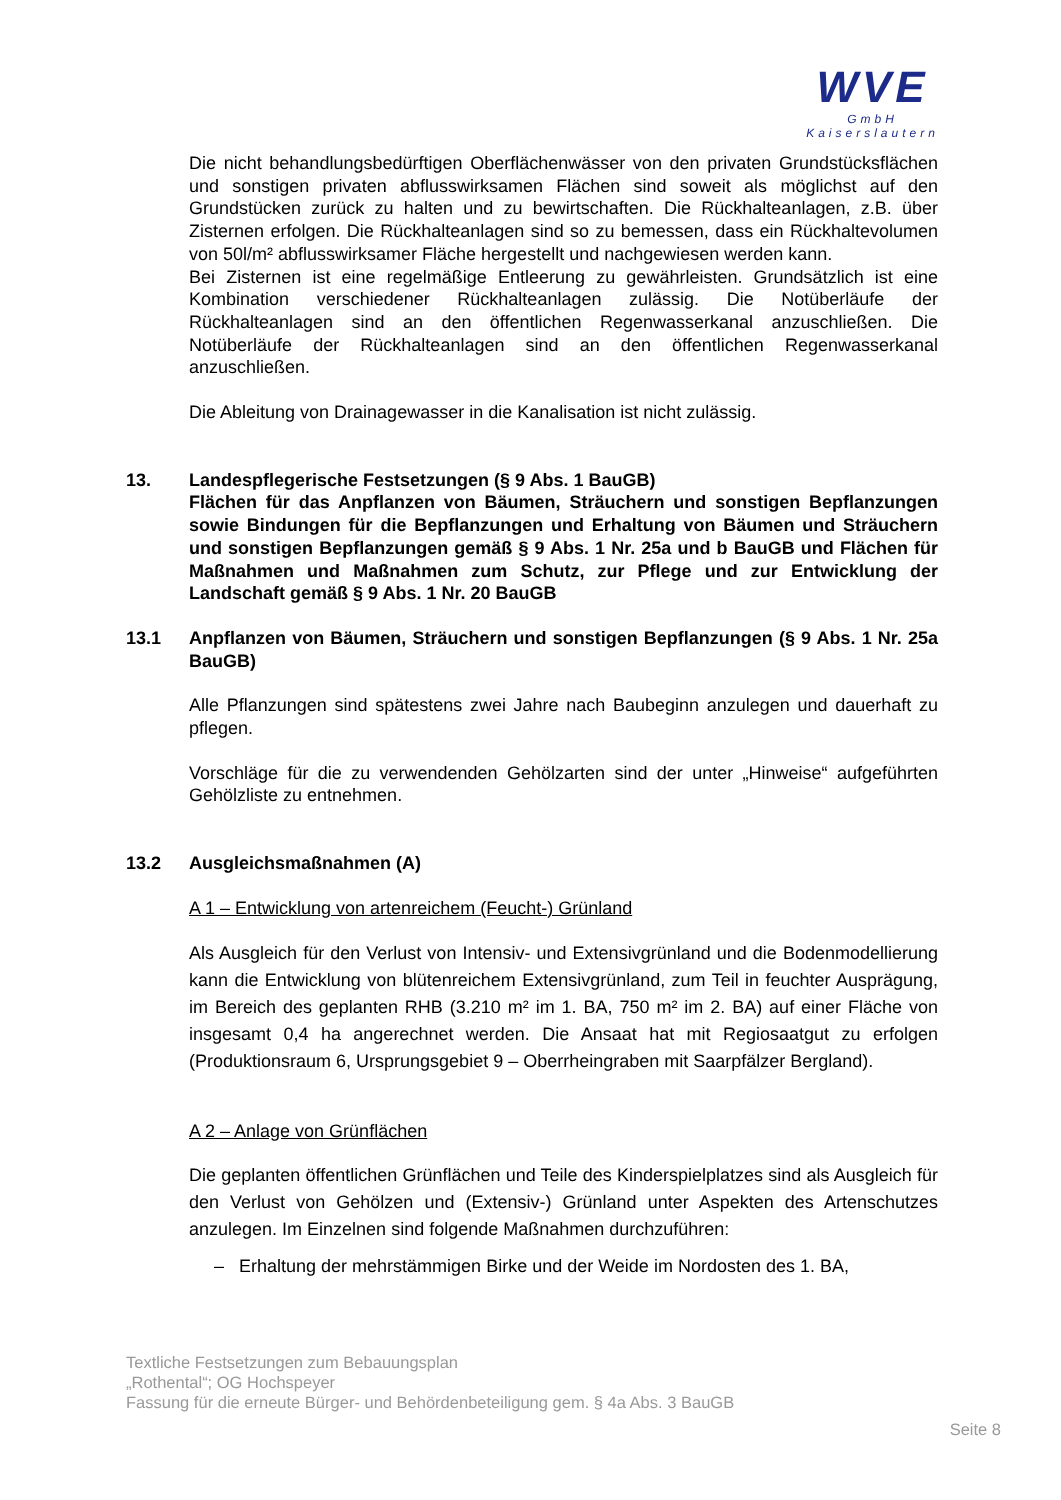WVE
GmbH
Kaiserslautern
Die nicht behandlungsbedürftigen Oberflächenwässer von den privaten Grundstücks­flächen und sonstigen privaten abflusswirksamen Flächen sind soweit als möglichst auf den Grundstücken zurück zu halten und zu bewirtschaften. Die Rückhalteanlagen, z.B. über Zisternen erfolgen. Die Rückhalteanlagen sind so zu bemessen, dass ein Rückhaltevolumen von 50l/m² abflusswirksamer Fläche hergestellt und nachgewiesen werden kann.
Bei Zisternen ist eine regelmäßige Entleerung zu gewährleisten. Grundsätzlich ist eine Kombination verschiedener Rückhalteanlagen zulässig. Die Notüberläufe der Rückhalteanlagen sind an den öffentlichen Regenwasserkanal anzuschließen. Die Notüberläufe der Rückhalteanlagen sind an den öffentlichen Regenwasserkanal anzuschließen.
Die Ableitung von Drainagewasser in die Kanalisation ist nicht zulässig.
13. Landespflegerische Festsetzungen (§ 9 Abs. 1 BauGB)
Flächen für das Anpflanzen von Bäumen, Sträuchern und sonstigen Bepflanzungen sowie Bindungen für die Bepflanzungen und Erhaltung von Bäumen und Sträuchern und sonstigen Bepflanzungen gemäß § 9 Abs. 1 Nr. 25a und b BauGB und Flächen für Maßnahmen und Maßnahmen zum Schutz, zur Pflege und zur Entwicklung der Landschaft gemäß § 9 Abs. 1 Nr. 20 BauGB
13.1 Anpflanzen von Bäumen, Sträuchern und sonstigen Bepflanzungen (§ 9 Abs. 1 Nr. 25a BauGB)
Alle Pflanzungen sind spätestens zwei Jahre nach Baubeginn anzulegen und dauerhaft zu pflegen.
Vorschläge für die zu verwendenden Gehölzarten sind der unter „Hinweise“ aufgeführten Gehölzliste zu entnehmen.
13.2 Ausgleichsmaßnahmen (A)
A 1 – Entwicklung von artenreichem (Feucht-) Grünland
Als Ausgleich für den Verlust von Intensiv- und Extensivgrünland und die Bodenmodellierung kann die Entwicklung von blütenreichem Extensivgrünland, zum Teil in feuchter Ausprägung, im Bereich des geplanten RHB (3.210 m² im 1. BA, 750 m² im 2. BA) auf einer Fläche von insgesamt 0,4 ha angerechnet werden. Die Ansaat hat mit Regiosaatgut zu erfolgen (Produktionsraum 6, Ursprungsgebiet 9 – Oberrheingraben mit Saarpfälzer Bergland).
A 2 – Anlage von Grünflächen
Die geplanten öffentlichen Grünflächen und Teile des Kinderspielplatzes sind als Ausgleich für den Verlust von Gehölzen und (Extensiv-) Grünland unter Aspekten des Artenschutzes anzulegen. Im Einzelnen sind folgende Maßnahmen durchzuführen:
– Erhaltung der mehrstämmigen Birke und der Weide im Nordosten des 1. BA,
Textliche Festsetzungen zum Bebauungsplan
„Rothental“; OG Hochspeyer
Fassung für die erneute Bürger- und Behördenbeteiligung gem. § 4a Abs. 3 BauGB
Seite 8